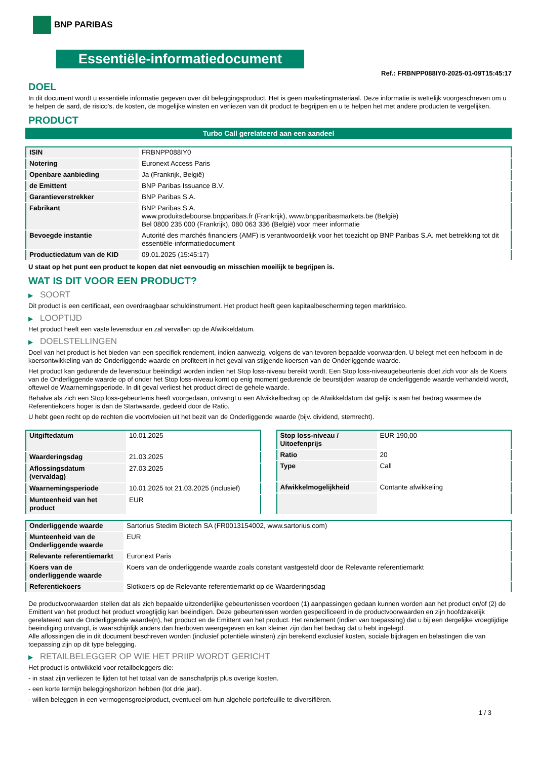BNP PARIBAS
Essentiële-informatiedocument
Ref.: FRBNPP088IY0-2025-01-09T15:45:17
DOEL
In dit document wordt u essentiële informatie gegeven over dit beleggingsproduct. Het is geen marketingmateriaal. Deze informatie is wettelijk voorgeschreven om u te helpen de aard, de risico's, de kosten, de mogelijke winsten en verliezen van dit product te begrijpen en u te helpen het met andere producten te vergelijken.
PRODUCT
Turbo Call gerelateerd aan een aandeel
| ISIN | FRBNPP088IY0 |
| Notering | Euronext Access Paris |
| Openbare aanbieding | Ja (Frankrijk, België) |
| de Emittent | BNP Paribas Issuance B.V. |
| Garantieverstrekker | BNP Paribas S.A. |
| Fabrikant | BNP Paribas S.A. www.produitsdebourse.bnpparibas.fr (Frankrijk), www.bnpparibasmarkets.be (België) Bel 0800 235 000 (Frankrijk), 080 063 336 (België) voor meer informatie |
| Bevoegde instantie | Autorité des marchés financiers (AMF) is verantwoordelijk voor het toezicht op BNP Paribas S.A. met betrekking tot dit essentiële-informatiedocument |
| Productiedatum van de KID | 09.01.2025 (15:45:17) |
U staat op het punt een product te kopen dat niet eenvoudig en misschien moeilijk te begrijpen is.
WAT IS DIT VOOR EEN PRODUCT?
▶ SOORT
Dit product is een certificaat, een overdraagbaar schuldinstrument. Het product heeft geen kapitaalbescherming tegen marktrisico.
▶ LOOPTIJD
Het product heeft een vaste levensduur en zal vervallen op de Afwikkeldatum.
▶ DOELSTELLINGEN
Doel van het product is het bieden van een specifiek rendement, indien aanwezig, volgens de van tevoren bepaalde voorwaarden. U belegt met een hefboom in de koersontwikkeling van de Onderliggende waarde en profiteert in het geval van stijgende koersen van de Onderliggende waarde.
Het product kan gedurende de levensduur beëindigd worden indien het Stop loss-niveau bereikt wordt. Een Stop loss-niveaugebeurtenis doet zich voor als de Koers van de Onderliggende waarde op of onder het Stop loss-niveau komt op enig moment gedurende de beurstijden waarop de onderliggende waarde verhandeld wordt, oftewel de Waarnemingsperiode. In dit geval verliest het product direct de gehele waarde.
Behalve als zich een Stop loss-gebeurtenis heeft voorgedaan, ontvangt u een Afwikkelbedrag op de Afwikkeldatum dat gelijk is aan het bedrag waarmee de Referentiekoers hoger is dan de Startwaarde, gedeeld door de Ratio.
U hebt geen recht op de rechten die voortvloeien uit het bezit van de Onderliggende waarde (bijv. dividend, stemrecht).
| Uitgiftedatum | 10.01.2025 |
| Waarderingsdag | 21.03.2025 |
| Aflossingsdatum (vervaldag) | 27.03.2025 |
| Waarnemingsperiode | 10.01.2025 tot 21.03.2025 (inclusief) |
| Munteenheid van het product | EUR |
| Stop loss-niveau / Uitoefenprijs | EUR 190,00 |
| Ratio | 20 |
| Type | Call |
| Afwikkelmogelijkheid | Contante afwikkeling |
| Onderliggende waarde | Sartorius Stedim Biotech SA (FR0013154002, www.sartorius.com) |
| Munteenheid van de Onderliggende waarde | EUR |
| Relevante referentiemarkt | Euronext Paris |
| Koers van de onderliggende waarde | Koers van de onderliggende waarde zoals constant vastgesteld door de Relevante referentiemarkt |
| Referentiekoers | Slotkoers op de Relevante referentiemarkt op de Waarderingsdag |
De productvoorwaarden stellen dat als zich bepaalde uitzonderlijke gebeurtenissen voordoen (1) aanpassingen gedaan kunnen worden aan het product en/of (2) de Emittent van het product het product vroegtijdig kan beëindigen. Deze gebeurtenissen worden gespecificeerd in de productvoorwaarden en zijn hoofdzakelijk gerelateerd aan de Onderliggende waarde(n), het product en de Emittent van het product. Het rendement (indien van toepassing) dat u bij een dergelijke vroegtijdige beëindiging ontvangt, is waarschijnlijk anders dan hierboven weergegeven en kan kleiner zijn dan het bedrag dat u hebt ingelegd.
Alle aflossingen die in dit document beschreven worden (inclusief potentiële winsten) zijn berekend exclusief kosten, sociale bijdragen en belastingen die van toepassing zijn op dit type belegging.
▶ RETAILBELEGGER OP WIE HET PRIIP WORDT GERICHT
Het product is ontwikkeld voor retailbeleggers die:
- in staat zijn verliezen te lijden tot het totaal van de aanschafprijs plus overige kosten.
- een korte termijn beleggingshorizon hebben (tot drie jaar).
- willen beleggen in een vermogensgroeiproduct, eventueel om hun algehele portefeuille te diversifiëren.
1 / 3